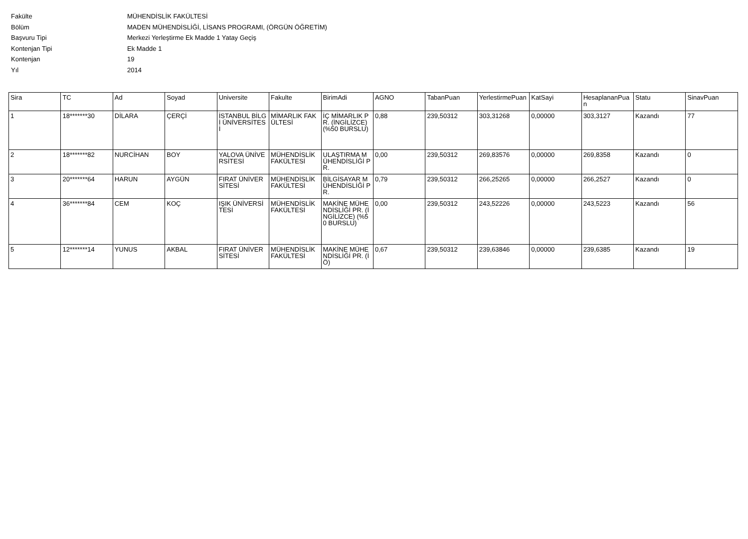Fakülte MÜHENDİSLİK FAKÜLTESİ
Bölüm MADEN MÜHENDİSLİĞİ, LİSANS PROGRAMI, (ÖRGÜN ÖĞRETİM)
Başvuru Tipi Merkezi Yerleştirme Ek Madde 1 Yatay Geçiş
Kontenjan Tipi Ek Madde 1
Kontenjan 19
Yıl 2014
| Sira | TC | Ad | Soyad | Universite | Fakulte | BirimAdi | AGNO | TabanPuan | YerlestirmePuan | KatSayi | HesaplananPuan | Statu | SinavPuan |
| --- | --- | --- | --- | --- | --- | --- | --- | --- | --- | --- | --- | --- | --- |
| 1 | 18*******30 | DİLARA | ÇERÇİ | İSTANBUL BİLGİ ÜNİVERSİTESİ | MİMARLIK FAKÜLTESİ | İÇ MİMARLIK PR. (İNGİLİZCE) (%50 BURSLU) | 0,88 | 239,50312 | 303,31268 | 0,00000 | 303,3127 | Kazandı | 77 |
| 2 | 18*******82 | NURCİHAN | BOY | YALOVA ÜNİVERSİTESİ | MÜHENDİSLİK FAKÜLTESİ | ULAŞTIRMA MÜHENDİSLİĞİ PR. | 0,00 | 239,50312 | 269,83576 | 0,00000 | 269,8358 | Kazandı | 0 |
| 3 | 20*******64 | HARUN | AYGÜN | FIRAT ÜNİVERSİTESİ | MÜHENDİSLİK FAKÜLTESİ | BİLGİSAYAR MÜHENDİSLİĞİ PR. | 0,79 | 239,50312 | 266,25265 | 0,00000 | 266,2527 | Kazandı | 0 |
| 4 | 36*******84 | CEM | KOÇ | IŞIK ÜNİVERSİTESİ | MÜHENDİSLİK FAKÜLTESİ | MAKİNE MÜHENDİSLİĞİ PR. (İNGİLİZCE) (%50 BURSLU) | 0,00 | 239,50312 | 243,52226 | 0,00000 | 243,5223 | Kazandı | 56 |
| 5 | 12*******14 | YUNUS | AKBAL | FIRAT ÜNİVERSİTESİ | MÜHENDİSLİK FAKÜLTESİ | MAKİNE MÜHENDİSLİĞİ PR. (İÖ) | 0,67 | 239,50312 | 239,63846 | 0,00000 | 239,6385 | Kazandı | 19 |